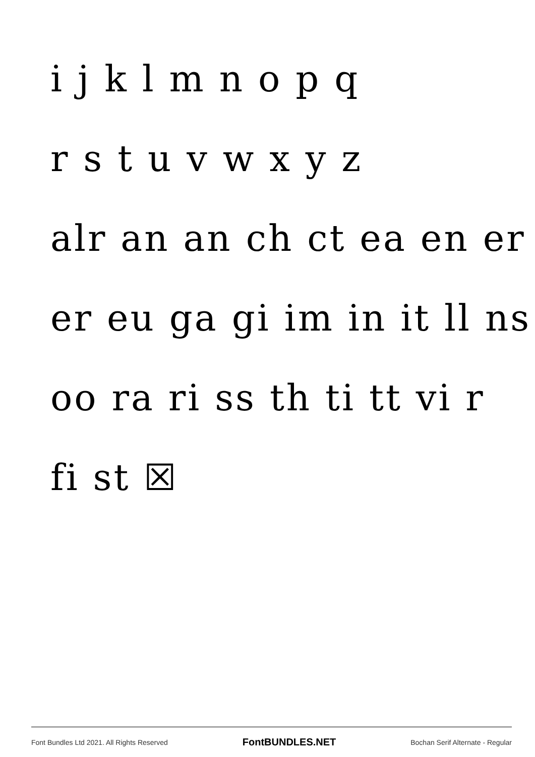i j k l m n o p q
r s t u v w x y z
alr an an ch ct ea en er
er eu ga gi im in it ll ns
oo ra ri ss th ti tt vi r
fi st ☒
Font Bundles Ltd 2021. All Rights Reserved FontBUNDLES.NET Bochan Serif Alternate - Regular